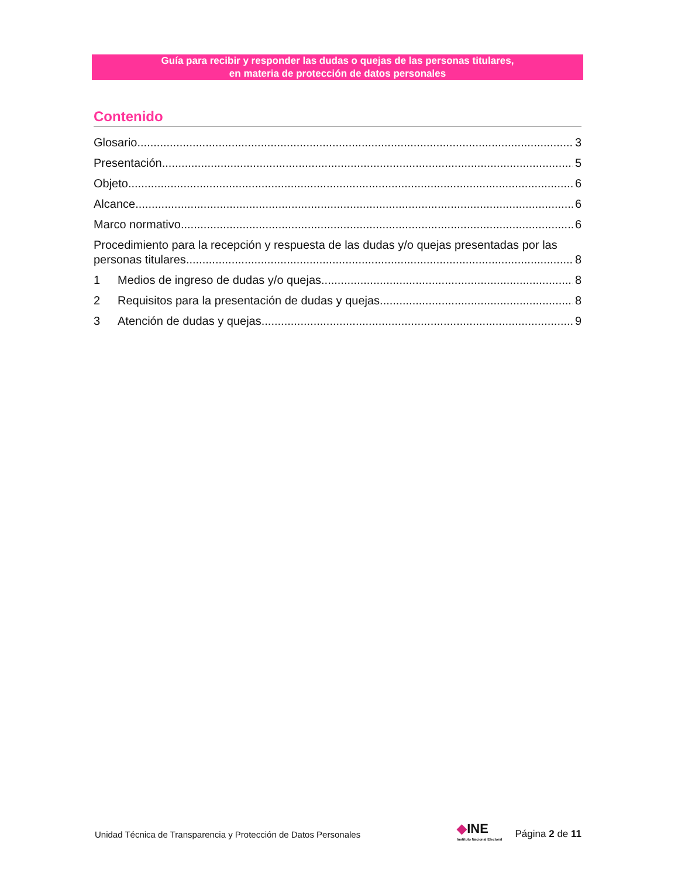Guía para recibir y responder las dudas o quejas de las personas titulares,
en materia de protección de datos personales
Contenido
Glosario 3
Presentación 5
Objeto 6
Alcance 6
Marco normativo 6
Procedimiento para la recepción y respuesta de las dudas y/o quejas presentadas por las
personas titulares 8
1 Medios de ingreso de dudas y/o quejas 8
2 Requisitos para la presentación de dudas y quejas 8
3 Atención de dudas y quejas 9
Unidad Técnica de Transparencia y Protección de Datos Personales ◆INE
Instituto Nacional Electoral Página 2 de 11